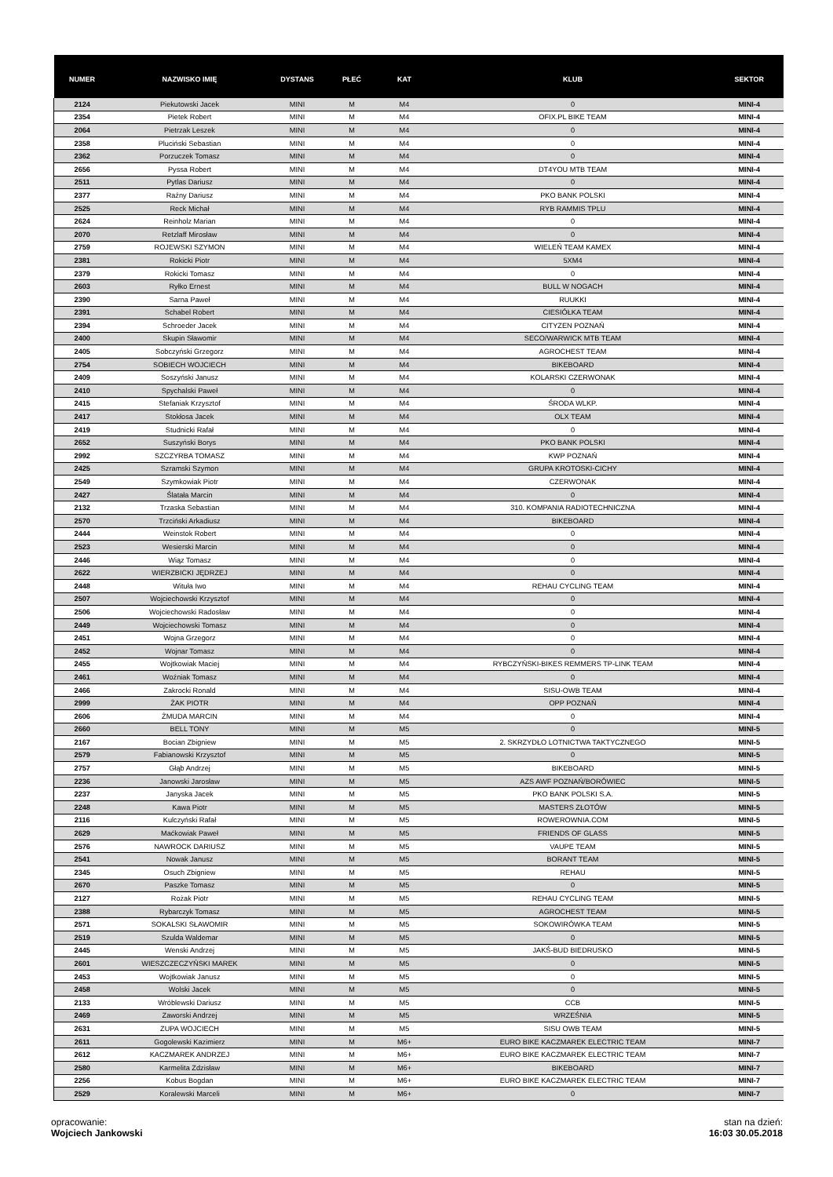| NUMER | NAZWISKO IMIĘ | DYSTANS | PŁEĆ | KAT | KLUB | SEKTOR |
| --- | --- | --- | --- | --- | --- | --- |
| 2124 | Piekutowski Jacek | MINI | M | M4 | 0 | MINI-4 |
| 2354 | Pietek Robert | MINI | M | M4 | OFIX.PL BIKE TEAM | MINI-4 |
| 2064 | Pietrzak Leszek | MINI | M | M4 | 0 | MINI-4 |
| 2358 | Pluciński Sebastian | MINI | M | M4 | 0 | MINI-4 |
| 2362 | Porzuczek Tomasz | MINI | M | M4 | 0 | MINI-4 |
| 2656 | Pyssa Robert | MINI | M | M4 | DT4YOU MTB TEAM | MINI-4 |
| 2511 | Pytlas Dariusz | MINI | M | M4 | 0 | MINI-4 |
| 2377 | Raźny Dariusz | MINI | M | M4 | PKO BANK POLSKI | MINI-4 |
| 2525 | Reck Michał | MINI | M | M4 | RYB RAMMIS TPLU | MINI-4 |
| 2624 | Reinholz Marian | MINI | M | M4 | 0 | MINI-4 |
| 2070 | Retzlaff Mirosław | MINI | M | M4 | 0 | MINI-4 |
| 2759 | ROJEWSKI SZYMON | MINI | M | M4 | WIELEŃ TEAM KAMEX | MINI-4 |
| 2381 | Rokicki Piotr | MINI | M | M4 | 5XM4 | MINI-4 |
| 2379 | Rokicki Tomasz | MINI | M | M4 | 0 | MINI-4 |
| 2603 | Ryłko Ernest | MINI | M | M4 | BULL W NOGACH | MINI-4 |
| 2390 | Sarna Paweł | MINI | M | M4 | RUUKKI | MINI-4 |
| 2391 | Schabel Robert | MINI | M | M4 | CIESIÓŁKA TEAM | MINI-4 |
| 2394 | Schroeder Jacek | MINI | M | M4 | CITYZEN POZNAŃ | MINI-4 |
| 2400 | Skupin Sławomir | MINI | M | M4 | SECO/WARWICK MTB TEAM | MINI-4 |
| 2405 | Sobczyński Grzegorz | MINI | M | M4 | AGROCHEST TEAM | MINI-4 |
| 2754 | SOBIECH WOJCIECH | MINI | M | M4 | BIKEBOARD | MINI-4 |
| 2409 | Soszyński Janusz | MINI | M | M4 | KOLARSKI CZERWONAK | MINI-4 |
| 2410 | Spychalski Paweł | MINI | M | M4 | 0 | MINI-4 |
| 2415 | Stefaniak Krzysztof | MINI | M | M4 | ŚRODA WLKP. | MINI-4 |
| 2417 | Stokłosa Jacek | MINI | M | M4 | OLX TEAM | MINI-4 |
| 2419 | Studnicki Rafał | MINI | M | M4 | 0 | MINI-4 |
| 2652 | Suszyński Borys | MINI | M | M4 | PKO BANK POLSKI | MINI-4 |
| 2992 | SZCZYRBA TOMASZ | MINI | M | M4 | KWP POZNAŃ | MINI-4 |
| 2425 | Szramski Szymon | MINI | M | M4 | GRUPA KROTOSKI-CICHY | MINI-4 |
| 2549 | Szymkowiak Piotr | MINI | M | M4 | CZERWONAK | MINI-4 |
| 2427 | Ślatała Marcin | MINI | M | M4 | 0 | MINI-4 |
| 2132 | Trzaska Sebastian | MINI | M | M4 | 310. KOMPANIA RADIOTECHNICZNA | MINI-4 |
| 2570 | Trzciński Arkadiusz | MINI | M | M4 | BIKEBOARD | MINI-4 |
| 2444 | Weinstok Robert | MINI | M | M4 | 0 | MINI-4 |
| 2523 | Wesierski Marcin | MINI | M | M4 | 0 | MINI-4 |
| 2446 | Wiąz Tomasz | MINI | M | M4 | 0 | MINI-4 |
| 2622 | WIERZBICKI JĘDRZEJ | MINI | M | M4 | 0 | MINI-4 |
| 2448 | Wituła Iwo | MINI | M | M4 | REHAU CYCLING TEAM | MINI-4 |
| 2507 | Wojciechowski Krzysztof | MINI | M | M4 | 0 | MINI-4 |
| 2506 | Wojciechowski Radosław | MINI | M | M4 | 0 | MINI-4 |
| 2449 | Wojciechowski Tomasz | MINI | M | M4 | 0 | MINI-4 |
| 2451 | Wojna Grzegorz | MINI | M | M4 | 0 | MINI-4 |
| 2452 | Wojnar Tomasz | MINI | M | M4 | 0 | MINI-4 |
| 2455 | Wojtkowiak Maciej | MINI | M | M4 | RYBCZYŃSKI-BIKES REMMERS TP-LINK TEAM | MINI-4 |
| 2461 | Woźniak Tomasz | MINI | M | M4 | 0 | MINI-4 |
| 2466 | Zakrocki Ronald | MINI | M | M4 | SISU-OWB TEAM | MINI-4 |
| 2999 | ŻAK PIOTR | MINI | M | M4 | OPP POZNAŃ | MINI-4 |
| 2606 | ŻMUDA MARCIN | MINI | M | M4 | 0 | MINI-4 |
| 2660 | BELL TONY | MINI | M | M5 | 0 | MINI-5 |
| 2167 | Bocian Zbigniew | MINI | M | M5 | 2. SKRZYDŁO LOTNICTWA TAKTYCZNEGO | MINI-5 |
| 2579 | Fabianowski Krzysztof | MINI | M | M5 | 0 | MINI-5 |
| 2757 | Głąb Andrzej | MINI | M | M5 | BIKEBOARD | MINI-5 |
| 2236 | Janowski Jarosław | MINI | M | M5 | AZS AWF POZNAŃ/BORÓWIEC | MINI-5 |
| 2237 | Janyska Jacek | MINI | M | M5 | PKO BANK POLSKI S.A. | MINI-5 |
| 2248 | Kawa Piotr | MINI | M | M5 | MASTERS ZŁOTÓW | MINI-5 |
| 2116 | Kulczyński Rafał | MINI | M | M5 | ROWEROWNIA.COM | MINI-5 |
| 2629 | Maćkowiak Paweł | MINI | M | M5 | FRIENDS OF GLASS | MINI-5 |
| 2576 | NAWROCK DARIUSZ | MINI | M | M5 | VAUPE TEAM | MINI-5 |
| 2541 | Nowak Janusz | MINI | M | M5 | BORANT TEAM | MINI-5 |
| 2345 | Osuch Zbigniew | MINI | M | M5 | REHAU | MINI-5 |
| 2670 | Paszke Tomasz | MINI | M | M5 | 0 | MINI-5 |
| 2127 | Rożak Piotr | MINI | M | M5 | REHAU CYCLING TEAM | MINI-5 |
| 2388 | Rybarczyk Tomasz | MINI | M | M5 | AGROCHEST TEAM | MINI-5 |
| 2571 | SOKALSKI SŁAWOMIR | MINI | M | M5 | SOKOWIRÓWKA TEAM | MINI-5 |
| 2519 | Szulda Waldemar | MINI | M | M5 | 0 | MINI-5 |
| 2445 | Wenski Andrzej | MINI | M | M5 | JAKŚ-BUD BIEDRUSKO | MINI-5 |
| 2601 | WIESZCZECZYŃSKI MAREK | MINI | M | M5 | 0 | MINI-5 |
| 2453 | Wojtkowiak Janusz | MINI | M | M5 | 0 | MINI-5 |
| 2458 | Wolski Jacek | MINI | M | M5 | 0 | MINI-5 |
| 2133 | Wróblewski Dariusz | MINI | M | M5 | CCB | MINI-5 |
| 2469 | Zaworski Andrzej | MINI | M | M5 | WRZEŚNIA | MINI-5 |
| 2631 | ZUPA WOJCIECH | MINI | M | M5 | SISU OWB TEAM | MINI-5 |
| 2611 | Gogolewski Kazimierz | MINI | M | M6+ | EURO BIKE KACZMAREK ELECTRIC TEAM | MINI-7 |
| 2612 | KACZMAREK ANDRZEJ | MINI | M | M6+ | EURO BIKE KACZMAREK ELECTRIC TEAM | MINI-7 |
| 2580 | Karmelita Zdzisław | MINI | M | M6+ | BIKEBOARD | MINI-7 |
| 2256 | Kobus Bogdan | MINI | M | M6+ | EURO BIKE KACZMAREK ELECTRIC TEAM | MINI-7 |
| 2529 | Koralewski Marceli | MINI | M | M6+ | 0 | MINI-7 |
opracowanie:
Wojciech Jankowski
stan na dzień:
16:03 30.05.2018